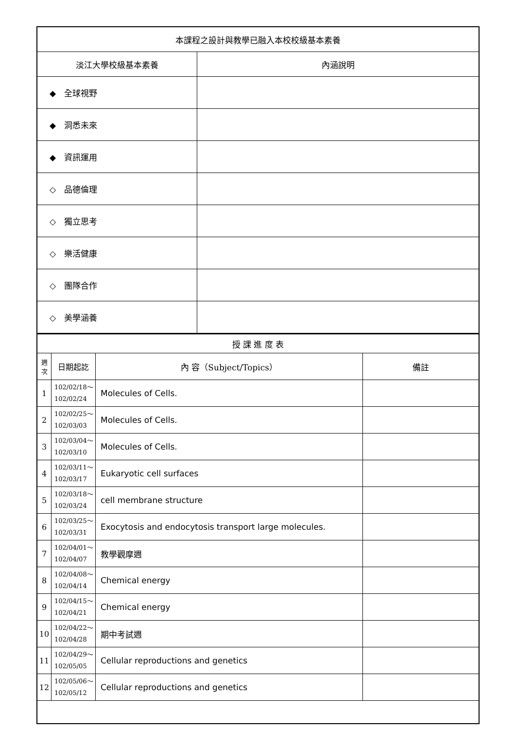| 本課程之設計與教學已融入本校校級基本素養 | |
| --- | --- |
| 淡江大學校級基本素養 | 內涵說明 |
| ◆ 全球視野 | |
| ◆ 洞悉未來 | |
| ◆ 資訊運用 | |
| ◇ 品德倫理 | |
| ◇ 獨立思考 | |
| ◇ 樂活健康 | |
| ◇ 團隊合作 | |
| ◇ 美學涵養 | |
| 授 課 進 度 表 | | | |
| --- | --- | --- | --- |
| 週 次 | 日期起訖 | 內 容（Subject/Topics） | 備註 |
| 1 | 102/02/18～ 102/02/24 | Molecules of Cells. | |
| 2 | 102/02/25～ 102/03/03 | Molecules of Cells. | |
| 3 | 102/03/04～ 102/03/10 | Molecules of Cells. | |
| 4 | 102/03/11～ 102/03/17 | Eukaryotic cell surfaces | |
| 5 | 102/03/18～ 102/03/24 | cell membrane structure | |
| 6 | 102/03/25～ 102/03/31 | Exocytosis and endocytosis transport large molecules. | |
| 7 | 102/04/01～ 102/04/07 | 教學觀摩週 | |
| 8 | 102/04/08～ 102/04/14 | Chemical energy | |
| 9 | 102/04/15～ 102/04/21 | Chemical energy | |
| 10 | 102/04/22～ 102/04/28 | 期中考試週 | |
| 11 | 102/04/29～ 102/05/05 | Cellular reproductions and genetics | |
| 12 | 102/05/06～ 102/05/12 | Cellular reproductions and genetics | |